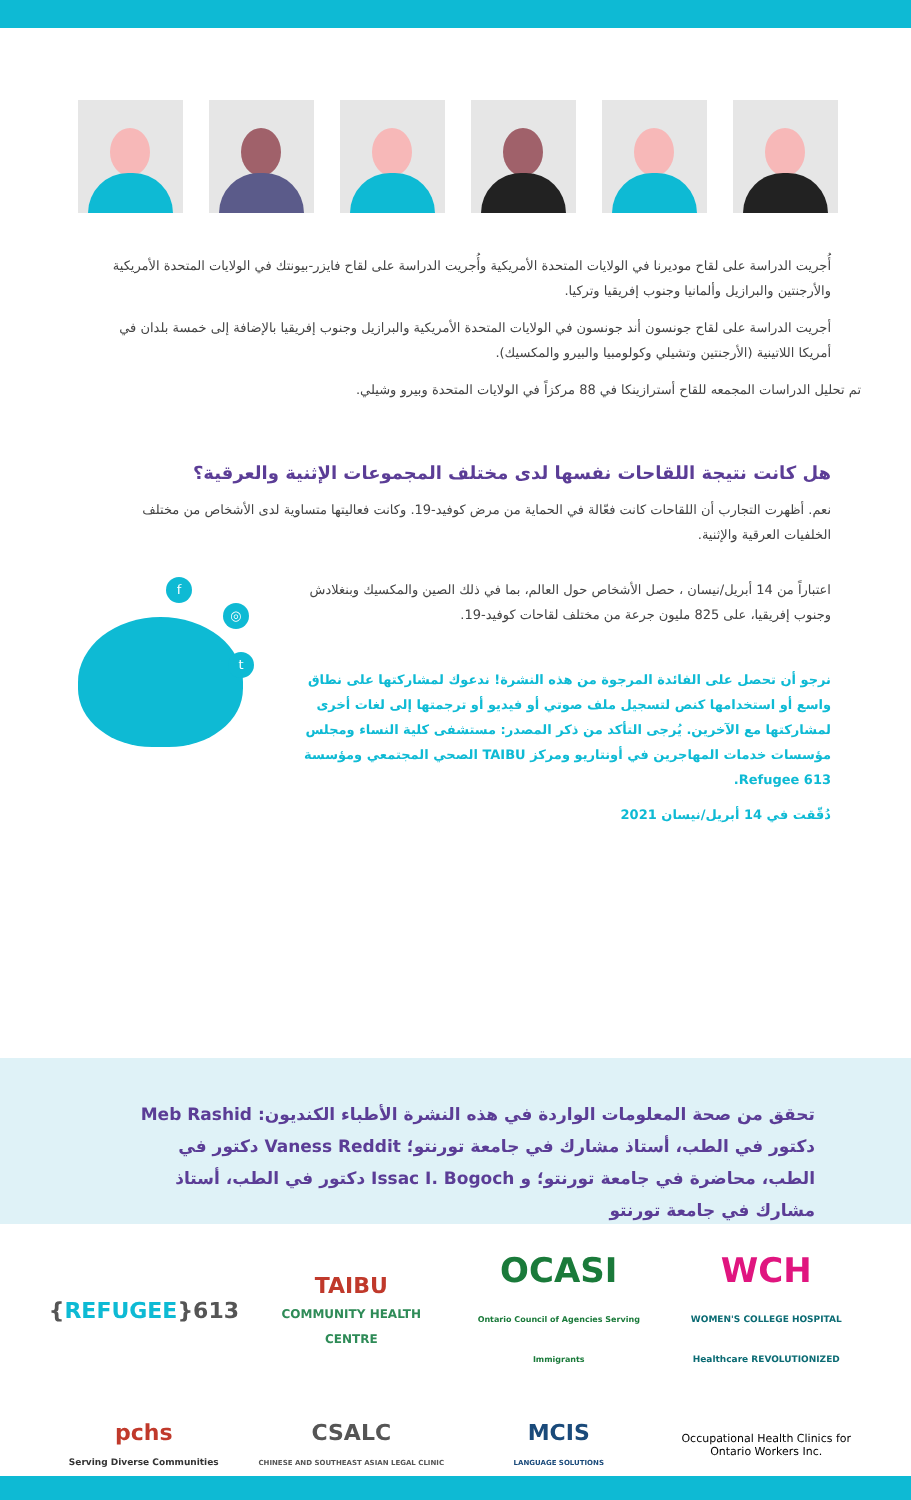أُجريت الدراسة على لقاح موديرنا في الولايات المتحدة الأمريكية وأُجريت الدراسة على لقاح فايزر-بيونتك في الولايات المتحدة الأمريكية والأرجنتين والبرازيل وألمانيا وجنوب إفريقيا وتركيا.
أجريت الدراسة على لقاح جونسون أند جونسون في الولايات المتحدة الأمريكية والبرازيل وجنوب إفريقيا بالإضافة إلى خمسة بلدان في أمريكا اللاتينية (الأرجنتين وتشيلي وكولومبيا والبيرو والمكسيك).
تم تحليل الدراسات المجمعه للقاح أسترازينكا في 88 مركزاً في الولايات المتحدة وبيرو وشيلي.
هل كانت نتيجة اللقاحات نفسها لدى مختلف المجموعات الإثنية والعرقية؟
نعم. أظهرت التجارب أن اللقاحات كانت فعّالة في الحماية من مرض كوفيد-19. وكانت فعاليتها متساوية لدى الأشخاص من مختلف الخلفيات العرقية والإثنية.
f
◎
t
اعتباراً من 14 أبريل/نيسان ، حصل الأشخاص حول العالم، بما في ذلك الصين والمكسيك وبنغلادش وجنوب إفريقيا، على 825 مليون جرعة من مختلف لقاحات كوفيد-19.
نرجو أن تحصل على الفائدة المرجوة من هذه النشرة! ندعوك لمشاركتها على نطاق واسع أو استخدامها كنص لتسجيل ملف صوتي أو فيديو أو ترجمتها إلى لغات أخرى لمشاركتها مع الآخرين. يُرجى التأكد من ذكر المصدر: مستشفى كلية النساء ومجلس مؤسسات خدمات المهاجرين في أونتاريو ومركز TAIBU الصحي المجتمعي ومؤسسة Refugee 613.
دُقّقت في 14 أبريل/نيسان 2021
تحقق من صحة المعلومات الواردة في هذه النشرة الأطباء الكنديون: Meb Rashid دكتور في الطب، أستاذ مشارك في جامعة تورنتو؛ Vaness Reddit دكتور في الطب، محاضرة في جامعة تورنتو؛ و Issac I. Bogoch دكتور في الطب، أستاذ مشارك في جامعة تورنتو
{REFUGEE}613
TAIBU
COMMUNITY HEALTH CENTRE
OCASI
Ontario Council of Agencies Serving Immigrants
WCH
WOMEN'S COLLEGE HOSPITAL Healthcare REVOLUTIONIZED
pchs
Serving Diverse Communities
CSALC
CHINESE AND SOUTHEAST ASIAN LEGAL CLINIC
MCIS
LANGUAGE SOLUTIONS
Occupational Health Clinics for Ontario Workers Inc.